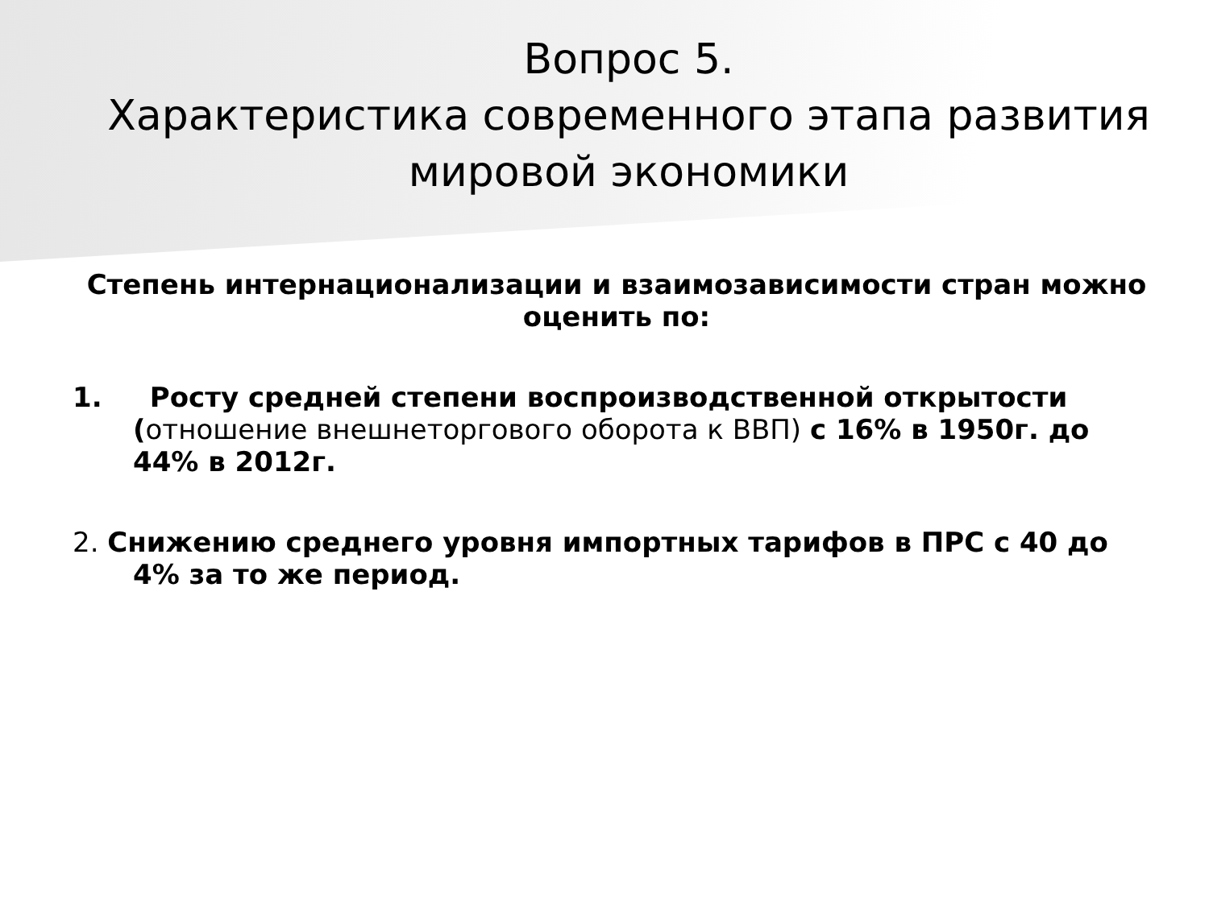Вопрос 5.
Характеристика современного этапа развития мировой экономики
Степень интернационализации и взаимозависимости стран можно оценить по:
1. Росту средней степени воспроизводственной открытости (отношение внешнеторгового оборота к ВВП) с 16% в 1950г. до 44% в 2012г.
2. Снижению среднего уровня импортных тарифов в ПРС с 40 до 4% за то же период.